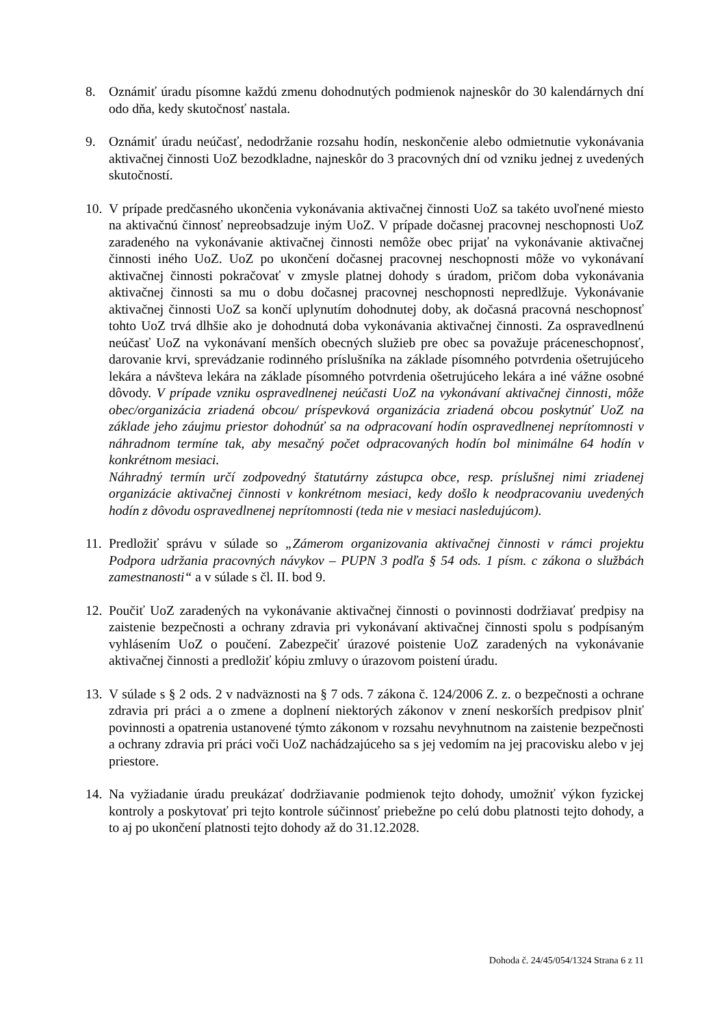8. Oznámiť úradu písomne každú zmenu dohodnutých podmienok najneskôr do 30 kalendárnych dní odo dňa, kedy skutočnosť nastala.
9. Oznámiť úradu neúčasť, nedodržanie rozsahu hodín, neskončenie alebo odmietnutie vykonávania aktivačnej činnosti UoZ bezodkladne, najneskôr do 3 pracovných dní od vzniku jednej z uvedených skutočností.
10.
V prípade predčasného ukončenia vykonávania aktivačnej činnosti UoZ sa takéto uvoľnené miesto na aktivačnú činnosť nepreobsadzuje iným UoZ. V prípade dočasnej pracovnej neschopnosti UoZ zaradeného na vykonávanie aktivačnej činnosti nemôže obec prijať na vykonávanie aktivačnej činnosti iného UoZ. UoZ po ukončení dočasnej pracovnej neschopnosti môže vo vykonávaní aktivačnej činnosti pokračovať v zmysle platnej dohody s úradom, pričom doba vykonávania aktivačnej činnosti sa mu o dobu dočasnej pracovnej neschopnosti nepredlžuje. Vykonávanie aktivačnej činnosti UoZ sa končí uplynutím dohodnutej doby, ak dočasná pracovná neschopnosť tohto UoZ trvá dlhšie ako je dohodnutá doba vykonávania aktivačnej činnosti. Za ospravedlnenú neúčasť UoZ na vykonávaní menších obecných služieb pre obec sa považuje práceneschopnosť, darovanie krvi, sprevádzanie rodinného príslušníka na základe písomného potvrdenia ošetrujúceho lekára a návšteva lekára na základe písomného potvrdenia ošetrujúceho lekára a iné vážne osobné dôvody. V prípade vzniku ospravedlnenej neúčasti UoZ na vykonávaní aktivačnej činnosti, môže obec/organizácia zriadená obcou/ príspevková organizácia zriadená obcou poskytnúť UoZ na základe jeho záujmu priestor dohodnúť sa na odpracovaní hodín ospravedlnenej neprítomnosti v náhradnom termíne tak, aby mesačný počet odpracovaných hodín bol minimálne 64 hodín v konkrétnom mesiaci.
Náhradný termín určí zodpovedný štatutárny zástupca obce, resp. príslušnej nimi zriadenej organizácie aktivačnej činnosti v konkrétnom mesiaci, kedy došlo k neodpracovaniu uvedených hodín z dôvodu ospravedlnenej neprítomnosti (teda nie v mesiaci nasledujúcom).
11.
Predložiť správu v súlade so „Zámerom organizovania aktivačnej činnosti v rámci projektu Podpora udržania pracovných návykov – PUPN 3 podľa § 54 ods. 1 písm. c zákona o službách zamestnanosti“ a v súlade s čl. II. bod 9.
12.
Poučiť UoZ zaradených na vykonávanie aktivačnej činnosti o povinnosti dodržiavať predpisy na zaistenie bezpečnosti a ochrany zdravia pri vykonávaní aktivačnej činnosti spolu s podpísaným vyhlásením UoZ o poučení. Zabezpečiť úrazové poistenie UoZ zaradených na vykonávanie aktivačnej činnosti a predložiť kópiu zmluvy o úrazovom poistení úradu.
13.
V súlade s § 2 ods. 2 v nadväznosti na § 7 ods. 7 zákona č. 124/2006 Z. z. o bezpečnosti a ochrane zdravia pri práci a o zmene a doplnení niektorých zákonov v znení neskorších predpisov plniť povinnosti a opatrenia ustanovené týmto zákonom v rozsahu nevyhnutnom na zaistenie bezpečnosti a ochrany zdravia pri práci voči UoZ nachádzajúceho sa s jej vedomím na jej pracovisku alebo v jej priestore.
14.
Na vyžiadanie úradu preukázať dodržiavanie podmienok tejto dohody, umožniť výkon fyzickej kontroly a poskytovať pri tejto kontrole súčinnosť priebežne po celú dobu platnosti tejto dohody, a to aj po ukončení platnosti tejto dohody až do 31.12.2028.
Dohoda č. 24/45/054/1324 Strana 6 z 11